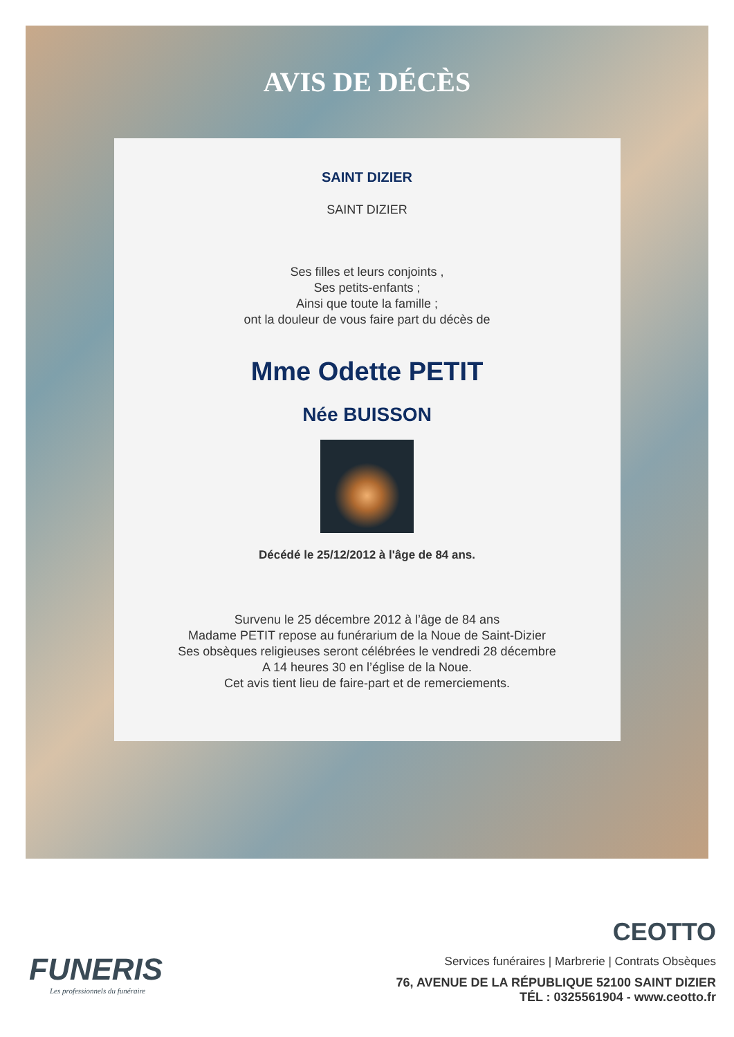AVIS DE DÉCÈS
SAINT DIZIER
SAINT DIZIER
Ses filles et leurs conjoints ,
Ses petits-enfants ;
Ainsi que toute la famille ;
ont la douleur de vous faire part du décès de
Mme Odette PETIT
Née BUISSON
Décédé le 25/12/2012 à l'âge de 84 ans.
Survenu le 25 décembre 2012 à l’âge de 84 ans
Madame PETIT repose au funérarium de la Noue de Saint-Dizier
Ses obsèques religieuses seront célébrées le vendredi 28 décembre
A 14 heures 30 en l’église de la Noue.
Cet avis tient lieu de faire-part et de remerciements.
FUNERIS
Les professionnels du funéraire
CEOTTO
Services funéraires | Marbrerie | Contrats Obsèques
76, AVENUE DE LA RÉPUBLIQUE 52100 SAINT DIZIER
TÉL : 0325561904 - www.ceotto.fr